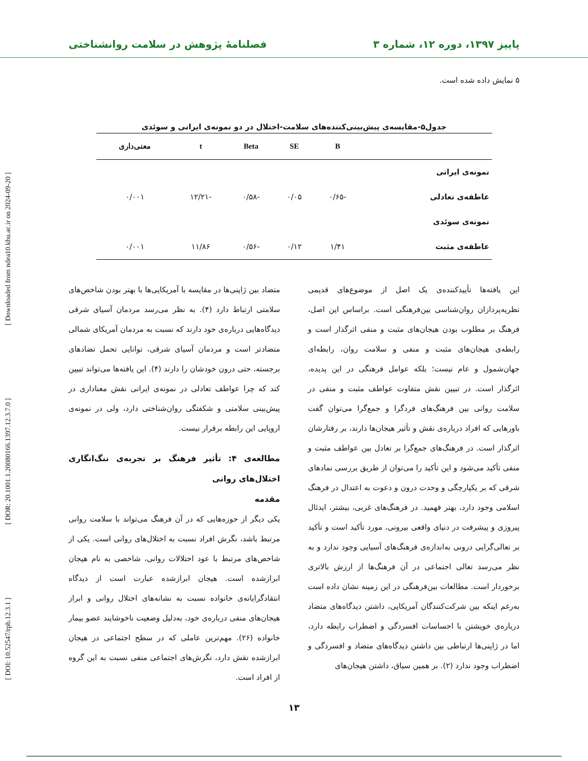پاییز ۱۳۹۷، دوره ۱۲، شماره ۳ فصلنامهٔ پژوهش در سلامت روانشناختی
[ DOI: 10.52547/rph.12.3.1 ] [ DOR: 20.1001.1.20080166.1397.12.3.7.0 ] [ Downloaded from ndea10.khu.ac.ir on 2024-09-20 ]
۵ نمایش داده شده است.
جدول۵-مقایسه‌ی پیش‌بینی‌کننده‌های سلامت-اختلال در دو نمونه‌ی ایرانی و سوئدی
| | B | SE | Beta | t | معنی‌داری |
| --- | --- | --- | --- | --- | --- |
| نمونه‌ی ایرانی | | | | | |
| عاطفه‌ی تعادلی | -۰/۶۵ | ۰/۰۵ | -۰/۵۸ | -۱۲/۲۱ | ۰/۰۰۱ |
| نمونه‌ی سوئدی | | | | | |
| عاطفه‌ی مثبت | ۱/۴۱ | ۰/۱۲ | -۰/۵۶ | ۱۱/۸۶ | ۰/۰۰۱ |
این یافته‌ها تأییدکننده‌ی یک اصل از موضوع‌های قدیمی نظریه‌پردازان روان‌شناسی بین‌فرهنگی است. براساس این اصل، فرهنگ بر مطلوب بودن هیجان‌های مثبت و منفی اثرگذار است و رابطه‌ی هیجان‌های مثبت و منفی و سلامت روان، رابطه‌ای جهان‌شمول و عام نیست؛ بلکه عوامل فرهنگی در این پدیده، اثرگذار است. در تبیین نقش متفاوت عواطف مثبت و منفی در سلامت روانی بین فرهنگ‌های فردگرا و جمع‌گرا می‌توان گفت باورهایی که افراد درباره‌ی نقش و تأثیر هیجان‌ها دارند، بر رفتارشان اثرگذار است. در فرهنگ‌های جمع‌گرا بر تعادل بین عواطف مثبت و منفی تأکید می‌شود و این تأکید را می‌توان از طریق بررسی نمادهای شرقی که بر یکپارچگی و وحدت درون و دعوت به اعتدال در فرهنگ اسلامی وجود دارد، بهتر فهمید. در فرهنگ‌های غربی، بیشتر، ایدئال پیروزی و پیشرفت در دنیای واقعی بیرونی، مورد تأکید است و تأکید بر تعالی‌گرایی درونی به‌اندازه‌ی فرهنگ‌های آسیایی وجود ندارد و به نظر می‌رسد تعالی اجتماعی در آن فرهنگ‌ها از ارزش بالاتری برخوردار است. مطالعات بین‌فرهنگی در این زمینه نشان داده است به‌رغم اینکه بین شرکت‌کنندگان آمریکایی، داشتن دیدگاه‌های متضاد درباره‌ی خویشتن با احساسات افسردگی و اضطراب رابطه دارد، اما در ژاپنی‌ها ارتباطی بین داشتن دیدگاه‌های متضاد و افسردگی و اضطراب وجود ندارد (۲). بر همین سیاق، داشتن هیجان‌های
متضاد بین ژاپنی‌ها در مقایسه با آمریکایی‌ها با بهتر بودن شاخص‌های سلامتی ارتباط دارد (۴). به نظر می‌رسد مردمان آسیای شرقی دیدگاه‌هایی درباره‌ی خود دارند که نسبت به مردمان آمریکای شمالی متضادتر است و مردمان آسیای شرقی، توانایی تحمل تضادهای برجسته، حتی درون خودشان را دارند (۴). این یافته‌ها می‌تواند تبیین کند که چرا عواطف تعادلی در نمونه‌ی ایرانی نقش معناداری در پیش‌بینی سلامتی و شکفتگی روان‌شناختی دارد، ولی در نمونه‌ی اروپایی این رابطه برقرار نیست.
مطالعه‌ی ۴: تأثیر فرهنگ بر تجربه‌ی ننگ‌انگاری اختلال‌های روانی
مقدمه
یکی دیگر از حوزه‌هایی که در آن فرهنگ می‌تواند با سلامت روانی مرتبط باشد، نگرش افراد نسبت به اختلال‌های روانی است. یکی از شاخص‌های مرتبط با عود اختلالات روانی، شاخصی به نام هیجان ابرازشده است. هیجان ابرازشده عبارت است از دیدگاه انتقادگرایانه‌ی خانواده نسبت به نشانه‌های اختلال روانی و ابراز هیجان‌های منفی درباره‌ی خود، به‌دلیل وضعیت ناخوشایند عضو بیمار خانواده (۲۶). مهم‌ترین عاملی که در سطح اجتماعی در هیجان ابرازشده نقش دارد، نگرش‌های اجتماعی منفی نسبت به این گروه از افراد است.
۱۳